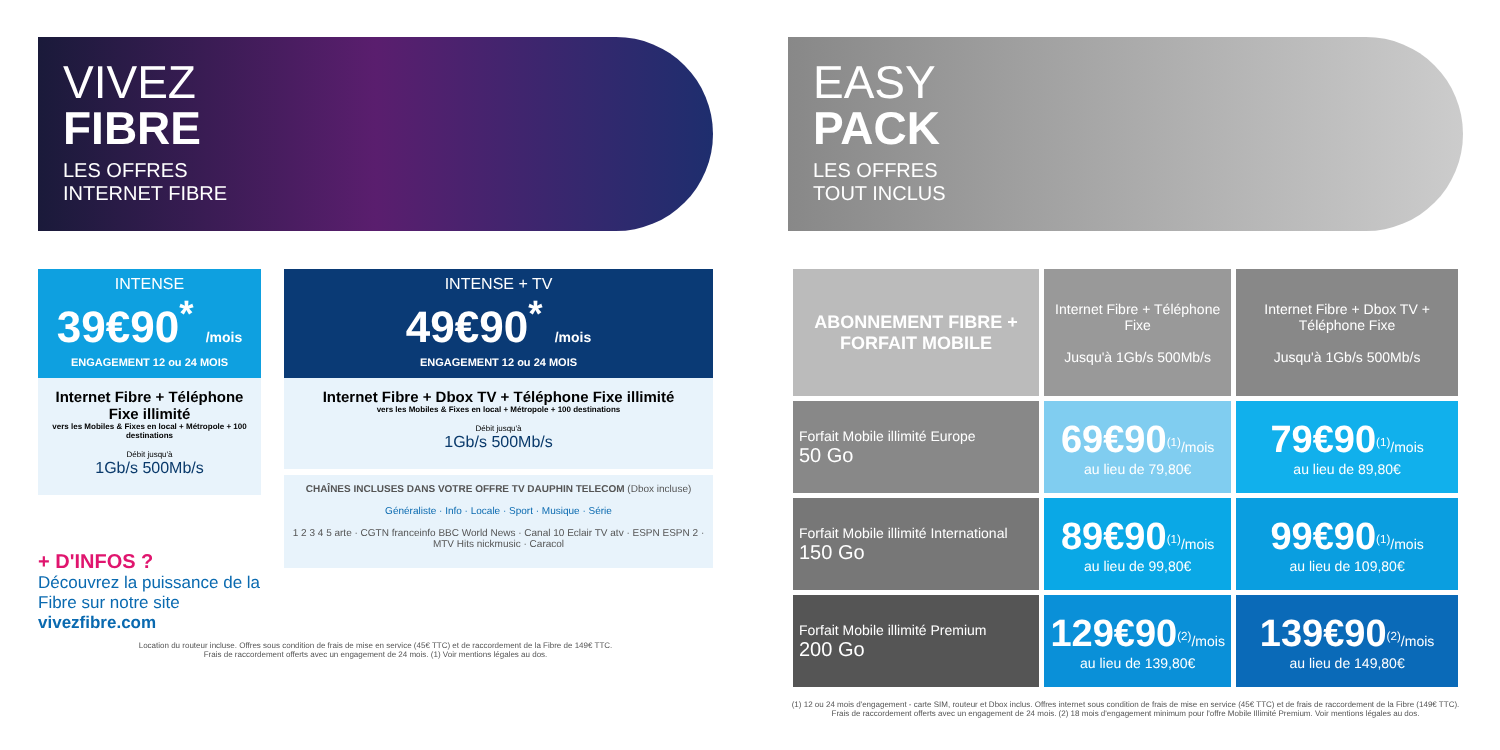VIVEZ
FIBRE
LES OFFRES
INTERNET FIBRE
INTENSE
39€90<sup>*</sup> /mois
ENGAGEMENT 12 ou 24 MOIS
Internet Fibre + Téléphone Fixe illimité
vers les Mobiles & Fixes en local + Métropole + 100 destinations
Débit jusqu'à
1Gb/s 500Mb/s
+ D'INFOS ?
Découvrez la puissance de la Fibre sur notre site vivezfibre.com
INTENSE + TV
49€90<sup>*</sup> /mois
ENGAGEMENT 12 ou 24 MOIS
Internet Fibre + Dbox TV + Téléphone Fixe illimité
vers les Mobiles & Fixes en local + Métropole + 100 destinations
Débit jusqu'à
1Gb/s 500Mb/s
CHAÎNES INCLUSES DANS VOTRE OFFRE TV DAUPHIN TELECOM (Dbox incluse)
Généraliste · Info · Locale · Sport · Musique · Série
1 2 3 4 5 arte · CGTN franceinfo BBC World News · Canal 10 Eclair TV atv · ESPN ESPN 2 · MTV Hits nickmusic · Caracol
Location du routeur incluse. Offres sous condition de frais de mise en service (45€ TTC) et de raccordement de la Fibre de 149€ TTC.
Frais de raccordement offerts avec un engagement de 24 mois. (1) Voir mentions légales au dos.
EASY
PACK
LES OFFRES
TOUT INCLUS
| ABONNEMENT FIBRE + FORFAIT MOBILE | Internet Fibre + Téléphone Fixe Jusqu'à 1Gb/s 500Mb/s | Internet Fibre + Dbox TV + Téléphone Fixe Jusqu'à 1Gb/s 500Mb/s |
| Forfait Mobile illimité Europe 50 Go | 69€90<sup>(1)</sup>/mois au lieu de 79,80€ | 79€90<sup>(1)</sup>/mois au lieu de 89,80€ |
| Forfait Mobile illimité International 150 Go | 89€90<sup>(1)</sup>/mois au lieu de 99,80€ | 99€90<sup>(1)</sup>/mois au lieu de 109,80€ |
| Forfait Mobile illimité Premium 200 Go | 129€90<sup>(2)</sup>/mois au lieu de 139,80€ | 139€90<sup>(2)</sup>/mois au lieu de 149,80€ |
(1) 12 ou 24 mois d'engagement - carte SIM, routeur et Dbox inclus. Offres internet sous condition de frais de mise en service (45€ TTC) et de frais de raccordement de la Fibre (149€ TTC). Frais de raccordement offerts avec un engagement de 24 mois. (2) 18 mois d'engagement minimum pour l'offre Mobile Illimité Premium. Voir mentions légales au dos.